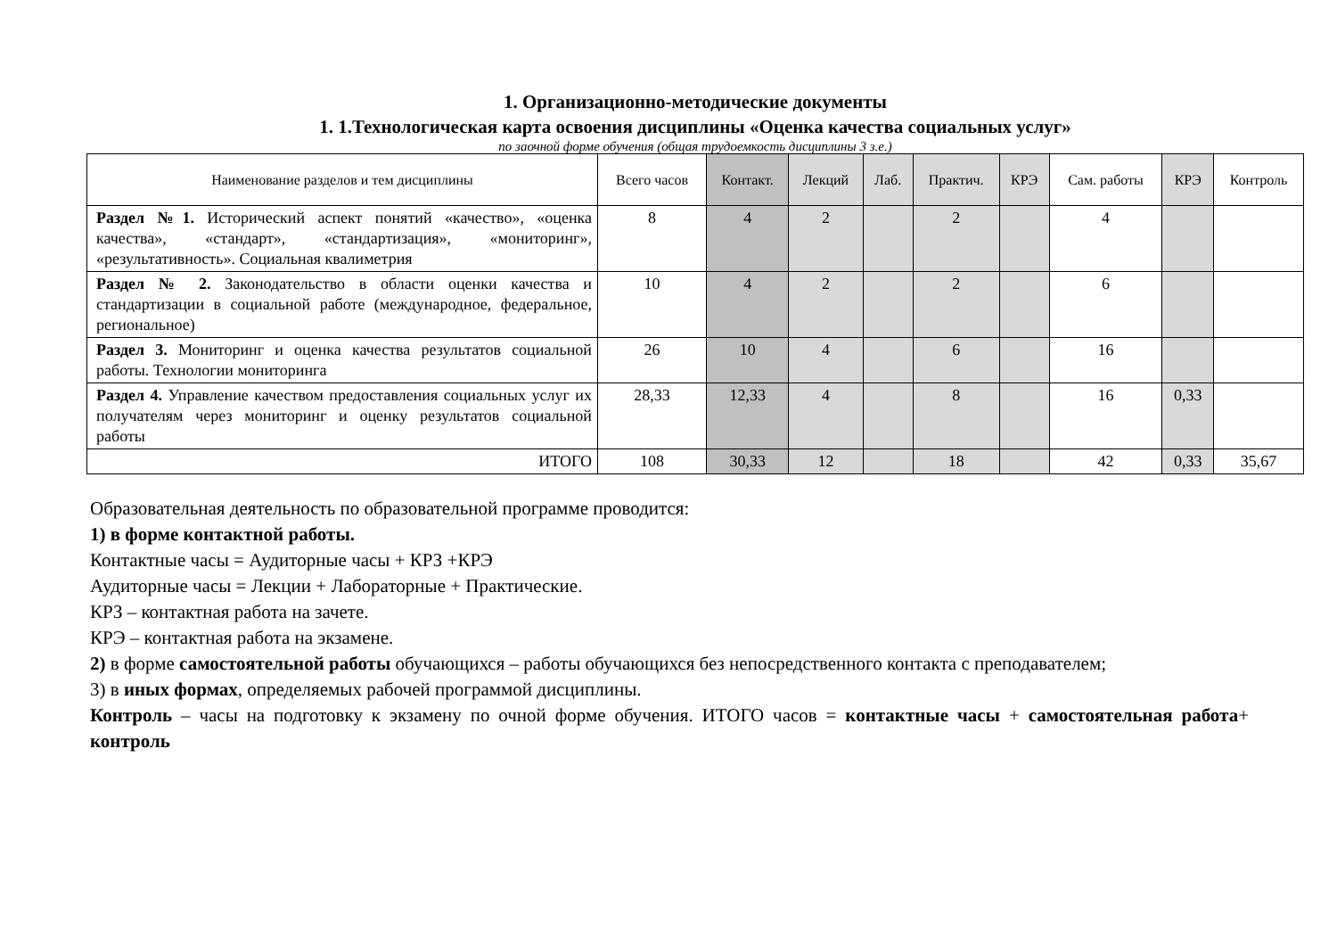1. Организационно-методические документы
1. 1.Технологическая карта освоения дисциплины «Оценка качества социальных услуг»
по заочной форме обучения (общая трудоемкость дисциплины 3 з.е.)
| Наименование разделов и тем дисциплины | Всего часов | Контакт. | Лекций | Лаб. | Практич. | КРЭ | Сам. работы | КРЭ | Контроль |
| --- | --- | --- | --- | --- | --- | --- | --- | --- | --- |
| Раздел №1. Исторический аспект понятий «качество», «оценка качества», «стандарт», «стандартизация», «мониторинг», «результативность». Социальная квалиметрия | 8 | 4 | 2 | | 2 | | 4 | | |
| Раздел № 2. Законодательство в области оценки качества и стандартизации в социальной работе (международное, федеральное, региональное) | 10 | 4 | 2 | | 2 | | 6 | | |
| Раздел 3. Мониторинг и оценка качества результатов социальной работы. Технологии мониторинга | 26 | 10 | 4 | | 6 | | 16 | | |
| Раздел 4. Управление качеством предоставления социальных услуг их получателям через мониторинг и оценку результатов социальной работы | 28,33 | 12,33 | 4 | | 8 | | 16 | 0,33 | |
| ИТОГО | 108 | 30,33 | 12 | | 18 | | 42 | 0,33 | 35,67 |
Образовательная деятельность по образовательной программе проводится:
1) в форме контактной работы.
Контактные часы = Аудиторные часы + КРЗ +КРЭ
Аудиторные часы = Лекции + Лабораторные + Практические.
КРЗ – контактная работа на зачете.
КРЭ – контактная работа на экзамене.
2) в форме самостоятельной работы обучающихся – работы обучающихся без непосредственного контакта с преподавателем;
3) в иных формах, определяемых рабочей программой дисциплины.
Контроль – часы на подготовку к экзамену по очной форме обучения. ИТОГО часов = контактные часы + самостоятельная работа+ контроль